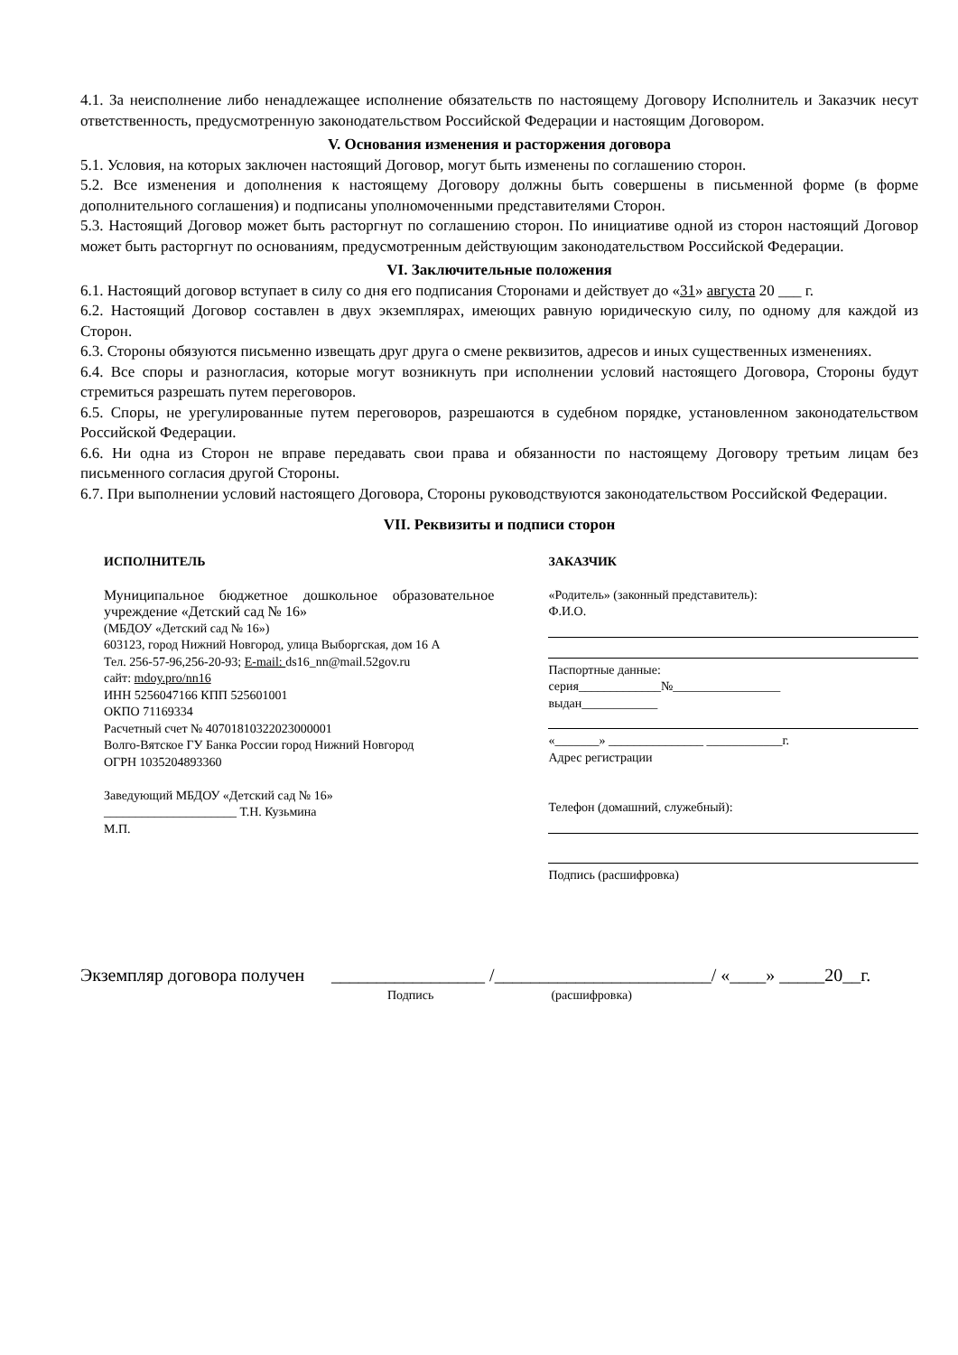4.1. За неисполнение либо ненадлежащее исполнение обязательств по настоящему Договору Исполнитель и Заказчик несут ответственность, предусмотренную законодательством Российской Федерации и настоящим Договором.
V. Основания изменения и расторжения договора
5.1. Условия, на которых заключен настоящий Договор, могут быть изменены по соглашению сторон.
5.2. Все изменения и дополнения к настоящему Договору должны быть совершены в письменной форме (в форме дополнительного соглашения) и подписаны уполномоченными представителями Сторон.
5.3. Настоящий Договор может быть расторгнут по соглашению сторон. По инициативе одной из сторон настоящий Договор может быть расторгнут по основаниям, предусмотренным действующим законодательством Российской Федерации.
VI. Заключительные положения
6.1. Настоящий договор вступает в силу со дня его подписания Сторонами и действует до «31» августа 20 ___ г.
6.2. Настоящий Договор составлен в двух экземплярах, имеющих равную юридическую силу, по одному для каждой из Сторон.
6.3. Стороны обязуются письменно извещать друг друга о смене реквизитов, адресов и иных существенных изменениях.
6.4. Все споры и разногласия, которые могут возникнуть при исполнении условий настоящего Договора, Стороны будут стремиться разрешать путем переговоров.
6.5. Споры, не урегулированные путем переговоров, разрешаются в судебном порядке, установленном законодательством Российской Федерации.
6.6. Ни одна из Сторон не вправе передавать свои права и обязанности по настоящему Договору третьим лицам без письменного согласия другой Стороны.
6.7. При выполнении условий настоящего Договора, Стороны руководствуются законодательством Российской Федерации.
VII. Реквизиты и подписи сторон
ИСПОЛНИТЕЛЬ
Муниципальное бюджетное дошкольное образовательное учреждение «Детский сад № 16»
(МБДОУ «Детский сад № 16»)
603123, город Нижний Новгород, улица Выборгская, дом 16 А
Тел. 256-57-96,256-20-93; E-mail: ds16_nn@mail.52gov.ru
сайт: mdoy.pro/nn16
ИНН 5256047166 КПП 525601001
ОКПО 71169334
Расчетный счет № 40701810322023000001
Волго-Вятское ГУ Банка России город Нижний Новгород
ОГРН 1035204893360
Заведующий МБДОУ «Детский сад № 16»
_____________________ Т.Н. Кузьмина
М.П.
ЗАКАЗЧИК
«Родитель» (законный представитель):
Ф.И.О.
Паспортные данные:
серия_____________№_________________
выдан____________
«_______» _______________ ____________г.
Адрес регистрации
Телефон (домашний, служебный):
Подпись (расшифровка)
Экземпляр договора получен _________________ /________________________/ «____» _____20__г.
Подпись (расшифровка)